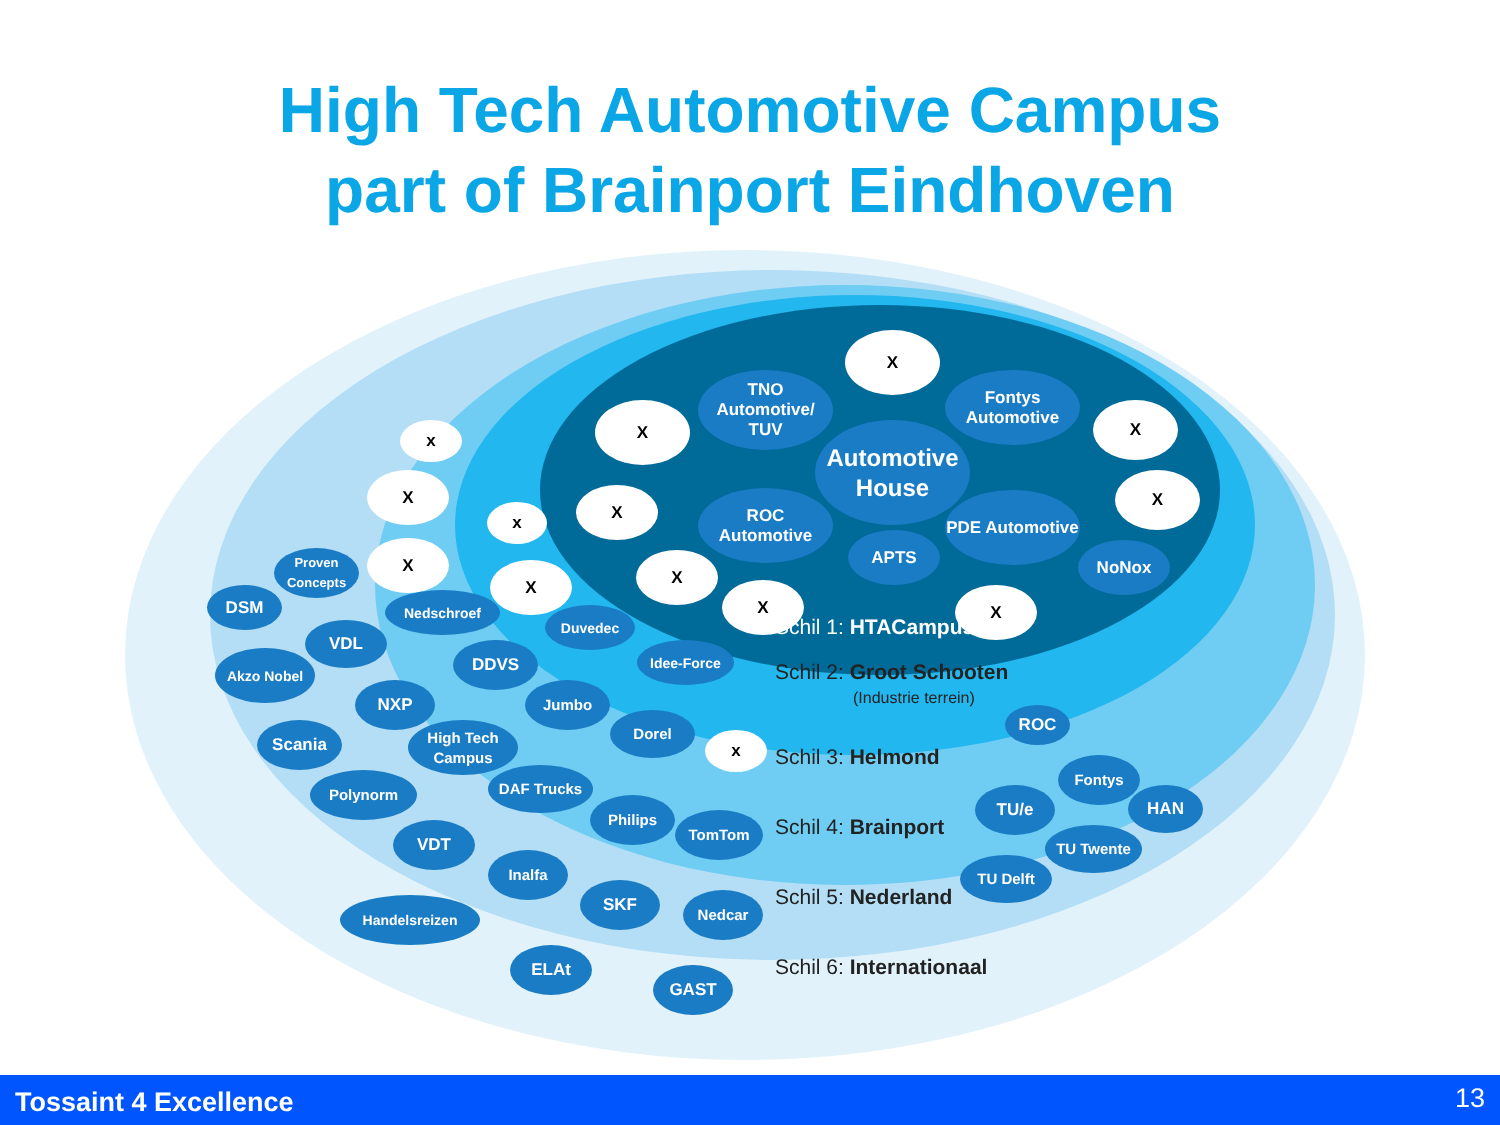High Tech Automotive Campus
part of Brainport Eindhoven
X
TNO Automotive/ TUV
Fontys Automotive
X X
Automotive House
ROC Automotive
PDE Automotive
X
APTS NoNox
x
X
X
x
X
X X
X X
Proven Concepts
DSM Nedschroef
VDL
Duvedec
Akzo Nobel DDVS Idee-Force
NXP Jumbo
Scania
High Tech Campus
Dorel
x
ROC
Fontys
Polynorm DAF Trucks
Philips
TomTom
TU/e HAN
VDT TU Twente
Inalfa TU Delft
SKF Nedcar
Handelsreizen
ELAt
GAST
Schil 1: HTACampus
Schil 2: Groot Schooten
(Industrie terrein)
Schil 3: Helmond
Schil 4: Brainport
Schil 5: Nederland
Schil 6: Internationaal
Tossaint 4 Excellence 13